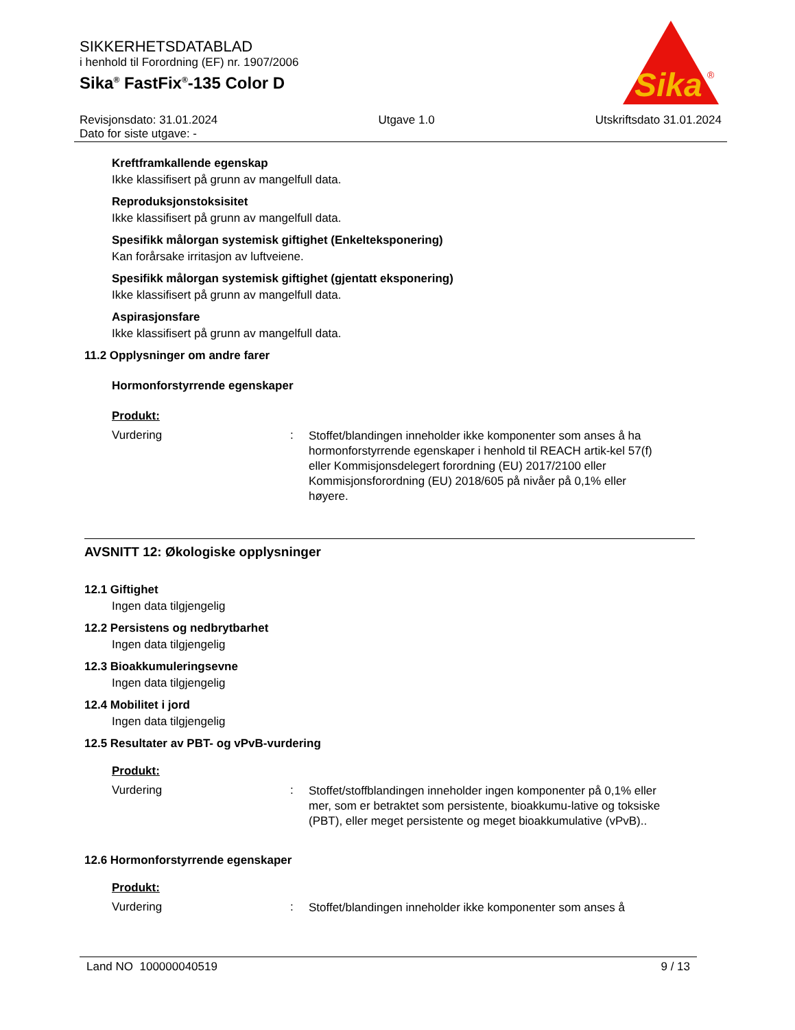SIKKERHETSDATABLAD
i henhold til Forordning (EF) nr. 1907/2006
Sika<sup>®</sup> FastFix<sup>®</sup>-135 Color D
Sika
®
Revisjonsdato: 31.01.2024 Utgave 1.0 Utskriftsdato 31.01.2024
Dato for siste utgave: -
Kreftframkallende egenskap
Ikke klassifisert på grunn av mangelfull data.
Reproduksjonstoksisitet
Ikke klassifisert på grunn av mangelfull data.
Spesifikk målorgan systemisk giftighet (Enkelteksponering)
Kan forårsake irritasjon av luftveiene.
Spesifikk målorgan systemisk giftighet (gjentatt eksponering)
Ikke klassifisert på grunn av mangelfull data.
Aspirasjonsfare
Ikke klassifisert på grunn av mangelfull data.
11.2 Opplysninger om andre farer
Hormonforstyrrende egenskaper
Produkt:
Vurdering: Stoffet/blandingen inneholder ikke komponenter som anses å ha hormonforstyrrende egenskaper i henhold til REACH artik-kel 57(f) eller Kommisjonsdelegert forordning (EU) 2017/2100 eller Kommisjonsforordning (EU) 2018/605 på nivåer på 0,1% eller høyere.
AVSNITT 12: Økologiske opplysninger
12.1 Giftighet
Ingen data tilgjengelig
12.2 Persistens og nedbrytbarhet
Ingen data tilgjengelig
12.3 Bioakkumuleringsevne
Ingen data tilgjengelig
12.4 Mobilitet i jord
Ingen data tilgjengelig
12.5 Resultater av PBT- og vPvB-vurdering
Produkt:
Vurdering: Stoffet/stoffblandingen inneholder ingen komponenter på 0,1% eller mer, som er betraktet som persistente, bioakkumu-lative og toksiske (PBT), eller meget persistente og meget bioakkumulative (vPvB)..
12.6 Hormonforstyrrende egenskaper
Produkt:
Vurdering: Stoffet/blandingen inneholder ikke komponenter som anses å
Land NO 100000040519 9 / 13